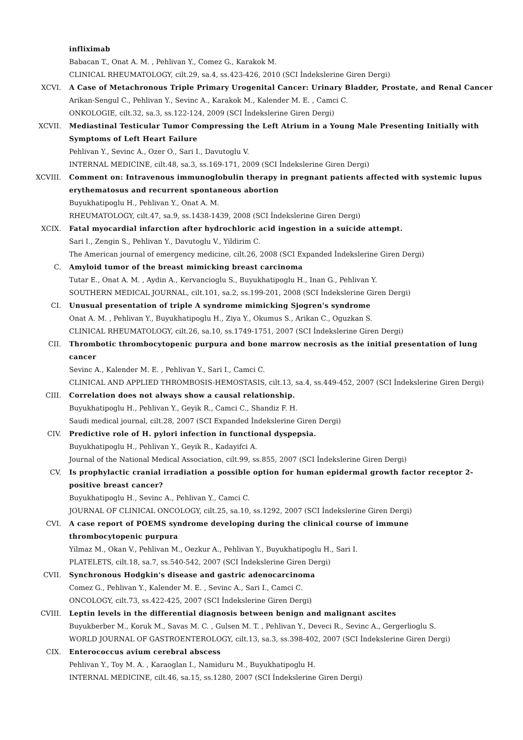infliximab
Babacan T., Onat A. M. , Pehlivan Y., Comez G., Karakok M.
CLINICAL RHEUMATOLOGY, cilt.29, sa.4, ss.423-426, 2010 (SCI İndekslerine Giren Dergi)
XCVI. A Case of Metachronous Triple Primary Urogenital Cancer: Urinary Bladder, Prostate, and Renal Cancer
Arikan-Sengul C., Pehlivan Y., Sevinc A., Karakok M., Kalender M. E. , Camci C.
ONKOLOGIE, cilt.32, sa.3, ss.122-124, 2009 (SCI İndekslerine Giren Dergi)
XCVII. Mediastinal Testicular Tumor Compressing the Left Atrium in a Young Male Presenting Initially with Symptoms of Left Heart Failure
Pehlivan Y., Sevinc A., Ozer O., Sari I., Davutoglu V.
INTERNAL MEDICINE, cilt.48, sa.3, ss.169-171, 2009 (SCI İndekslerine Giren Dergi)
XCVIII. Comment on: Intravenous immunoglobulin therapy in pregnant patients affected with systemic lupus erythematosus and recurrent spontaneous abortion
Buyukhatipoglu H., Pehlivan Y., Onat A. M.
RHEUMATOLOGY, cilt.47, sa.9, ss.1438-1439, 2008 (SCI İndekslerine Giren Dergi)
XCIX. Fatal myocardial infarction after hydrochloric acid ingestion in a suicide attempt.
Sari I., Zengin S., Pehlivan Y., Davutoglu V., Yildirim C.
The American journal of emergency medicine, cilt.26, 2008 (SCI Expanded İndekslerine Giren Dergi)
C. Amyloid tumor of the breast mimicking breast carcinoma
Tutar E., Onat A. M. , Aydin A., Kervancioglu S., Buyukhatipoglu H., Inan G., Pehlivan Y.
SOUTHERN MEDICAL JOURNAL, cilt.101, sa.2, ss.199-201, 2008 (SCI İndekslerine Giren Dergi)
CI. Unusual presentation of triple A syndrome mimicking Sjogren's syndrome
Onat A. M. , Pehlivan Y., Buyukhatipoglu H., Ziya Y., Okumus S., Arikan C., Oguzkan S.
CLINICAL RHEUMATOLOGY, cilt.26, sa.10, ss.1749-1751, 2007 (SCI İndekslerine Giren Dergi)
CII. Thrombotic thrombocytopenic purpura and bone marrow necrosis as the initial presentation of lung cancer
Sevinc A., Kalender M. E. , Pehlivan Y., Sari I., Camci C.
CLINICAL AND APPLIED THROMBOSIS-HEMOSTASIS, cilt.13, sa.4, ss.449-452, 2007 (SCI İndekslerine Giren Dergi)
CIII. Correlation does not always show a causal relationship.
Buyukhatipoglu H., Pehlivan Y., Geyik R., Camci C., Shandiz F. H.
Saudi medical journal, cilt.28, 2007 (SCI Expanded İndekslerine Giren Dergi)
CIV. Predictive role of H. pylori infection in functional dyspepsia.
Buyukhatipoglu H., Pehlivan Y., Geyik R., Kadayifci A.
Journal of the National Medical Association, cilt.99, ss.855, 2007 (SCI İndekslerine Giren Dergi)
CV. Is prophylactic cranial irradiation a possible option for human epidermal growth factor receptor 2-positive breast cancer?
Buyukhatipoglu H., Sevinc A., Pehlivan Y., Camci C.
JOURNAL OF CLINICAL ONCOLOGY, cilt.25, sa.10, ss.1292, 2007 (SCI İndekslerine Giren Dergi)
CVI. A case report of POEMS syndrome developing during the clinical course of immune
thrombocytopenic purpura
Yilmaz M., Okan V., Pehlivan M., Oezkur A., Pehlivan Y., Buyukhatipoglu H., Sari I.
PLATELETS, cilt.18, sa.7, ss.540-542, 2007 (SCI İndekslerine Giren Dergi)
CVII. Synchronous Hodgkin's disease and gastric adenocarcinoma
Comez G., Pehlivan Y., Kalender M. E. , Sevinc A., Sari I., Camci C.
ONCOLOGY, cilt.73, ss.422-425, 2007 (SCI İndekslerine Giren Dergi)
CVIII. Leptin levels in the differential diagnosis between benign and malignant ascites
Buyukberber M., Koruk M., Savas M. C. , Gulsen M. T. , Pehlivan Y., Deveci R., Sevinc A., Gergerlioglu S.
WORLD JOURNAL OF GASTROENTEROLOGY, cilt.13, sa.3, ss.398-402, 2007 (SCI İndekslerine Giren Dergi)
CIX. Enterococcus avium cerebral abscess
Pehlivan Y., Toy M. A. , Karaoglan I., Namiduru M., Buyukhatipoglu H.
INTERNAL MEDICINE, cilt.46, sa.15, ss.1280, 2007 (SCI İndekslerine Giren Dergi)